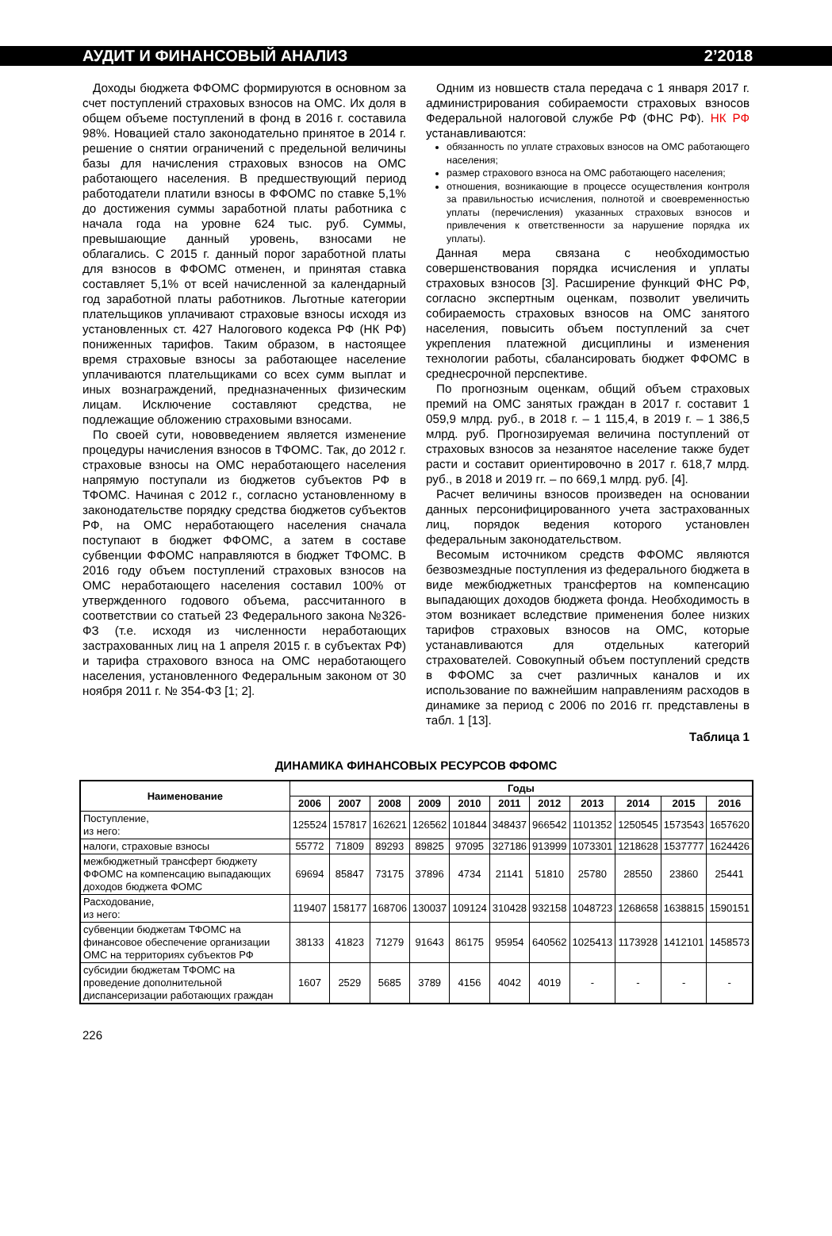АУДИТ И ФИНАНСОВЫЙ АНАЛИЗ 2’2018
Доходы бюджета ФФОМС формируются в основном за счет поступлений страховых взносов на ОМС. Их доля в общем объеме поступлений в фонд в 2016 г. составила 98%. Новацией стало законодательно принятое в 2014 г. решение о снятии ограничений с предельной величины базы для начисления страховых взносов на ОМС работающего населения. В предшествующий период работодатели платили взносы в ФФОМС по ставке 5,1% до достижения суммы заработной платы работника с начала года на уровне 624 тыс. руб. Суммы, превышающие данный уровень, взносами не облагались. С 2015 г. данный порог заработной платы для взносов в ФФОМС отменен, и принятая ставка составляет 5,1% от всей начисленной за календарный год заработной платы работников. Льготные категории плательщиков уплачивают страховые взносы исходя из установленных ст. 427 Налогового кодекса РФ (НК РФ) пониженных тарифов. Таким образом, в настоящее время страховые взносы за работающее население уплачиваются плательщиками со всех сумм выплат и иных вознаграждений, предназначенных физическим лицам. Исключение составляют средства, не подлежащие обложению страховыми взносами.
По своей сути, нововведением является изменение процедуры начисления взносов в ТФОМС. Так, до 2012 г. страховые взносы на ОМС неработающего населения напрямую поступали из бюджетов субъектов РФ в ТФОМС. Начиная с 2012 г., согласно установленному в законодательстве порядку средства бюджетов субъектов РФ, на ОМС неработающего населения сначала поступают в бюджет ФФОМС, а затем в составе субвенции ФФОМС направляются в бюджет ТФОМС. В 2016 году объем поступлений страховых взносов на ОМС неработающего населения составил 100% от утвержденного годового объема, рассчитанного в соответствии со статьей 23 Федерального закона №326-ФЗ (т.е. исходя из численности неработающих застрахованных лиц на 1 апреля 2015 г. в субъектах РФ) и тарифа страхового взноса на ОМС неработающего населения, установленного Федеральным законом от 30 ноября 2011 г. № 354-ФЗ [1; 2].
Одним из новшеств стала передача с 1 января 2017 г. администрирования собираемости страховых взносов Федеральной налоговой службе РФ (ФНС РФ). НК РФ устанавливаются:
обязанность по уплате страховых взносов на ОМС работающего населения;
размер страхового взноса на ОМС работающего населения;
отношения, возникающие в процессе осуществления контроля за правильностью исчисления, полнотой и своевременностью уплаты (перечисления) указанных страховых взносов и привлечения к ответственности за нарушение порядка их уплаты).
Данная мера связана с необходимостью совершенствования порядка исчисления и уплаты страховых взносов [3]. Расширение функций ФНС РФ, согласно экспертным оценкам, позволит увеличить собираемость страховых взносов на ОМС занятого населения, повысить объем поступлений за счет укрепления платежной дисциплины и изменения технологии работы, сбалансировать бюджет ФФОМС в среднесрочной перспективе.
По прогнозным оценкам, общий объем страховых премий на ОМС занятых граждан в 2017 г. составит 1 059,9 млрд. руб., в 2018 г. – 1 115,4, в 2019 г. – 1 386,5 млрд. руб. Прогнозируемая величина поступлений от страховых взносов за незанятое население также будет расти и составит ориентировочно в 2017 г. 618,7 млрд. руб., в 2018 и 2019 гг. – по 669,1 млрд. руб. [4].
Расчет величины взносов произведен на основании данных персонифицированного учета застрахованных лиц, порядок ведения которого установлен федеральным законодательством.
Весомым источником средств ФФОМС являются безвозмездные поступления из федерального бюджета в виде межбюджетных трансфертов на компенсацию выпадающих доходов бюджета фонда. Необходимость в этом возникает вследствие применения более низких тарифов страховых взносов на ОМС, которые устанавливаются для отдельных категорий страхователей. Совокупный объем поступлений средств в ФФОМС за счет различных каналов и их использование по важнейшим направлениям расходов в динамике за период с 2006 по 2016 гг. представлены в табл. 1 [13].
Таблица 1
ДИНАМИКА ФИНАНСОВЫХ РЕСУРСОВ ФФОМС
| Наименование | Годы | | | | | | | | | | |
| --- | --- | --- | --- | --- | --- | --- | --- | --- | --- | --- | --- |
| | 2006 | 2007 | 2008 | 2009 | 2010 | 2011 | 2012 | 2013 | 2014 | 2015 | 2016 |
| Поступление, из него: | 125524 | 157817 | 162621 | 126562 | 101844 | 348437 | 966542 | 1101352 | 1250545 | 1573543 | 1657620 |
| налоги, страховые взносы | 55772 | 71809 | 89293 | 89825 | 97095 | 327186 | 913999 | 1073301 | 1218628 | 1537777 | 1624426 |
| межбюджетный трансферт бюджету ФФОМС на компенсацию выпадающих доходов бюджета ФОМС | 69694 | 85847 | 73175 | 37896 | 4734 | 21141 | 51810 | 25780 | 28550 | 23860 | 25441 |
| Расходование, из него: | 119407 | 158177 | 168706 | 130037 | 109124 | 310428 | 932158 | 1048723 | 1268658 | 1638815 | 1590151 |
| субвенции бюджетам ТФОМС на финансовое обеспечение организации ОМС на территориях субъектов РФ | 38133 | 41823 | 71279 | 91643 | 86175 | 95954 | 640562 | 1025413 | 1173928 | 1412101 | 1458573 |
| субсидии бюджетам ТФОМС на проведение дополнительной диспансеризации работающих граждан | 1607 | 2529 | 5685 | 3789 | 4156 | 4042 | 4019 | - | - | - | - |
226